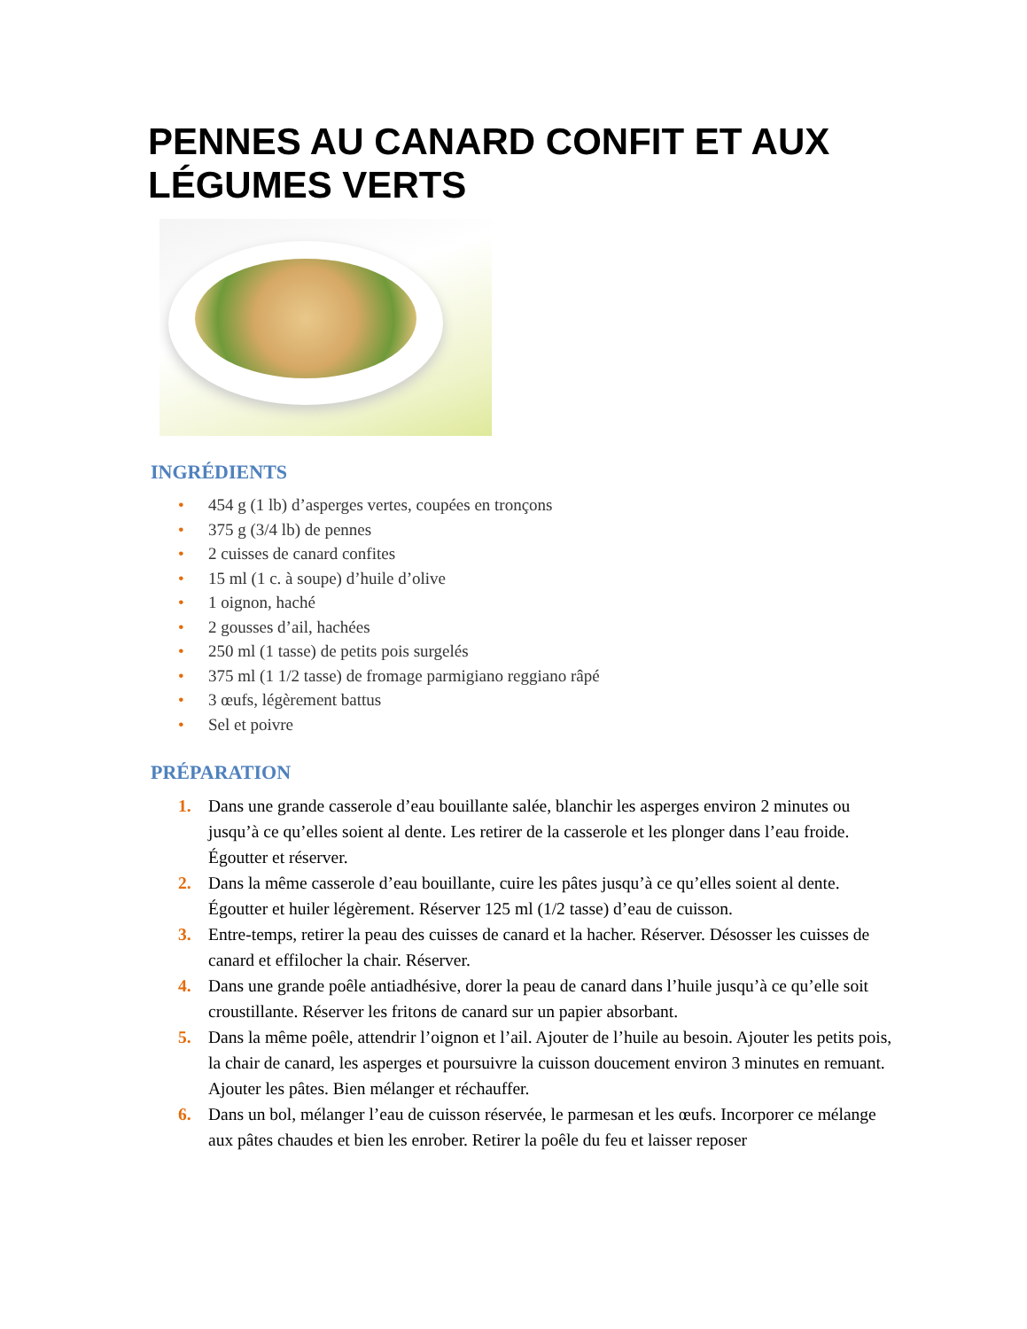PENNES AU CANARD CONFIT ET AUX LÉGUMES VERTS
INGRÉDIENTS
• 454 g (1 lb) d’asperges vertes, coupées en tronçons
• 375 g (3/4 lb) de pennes
• 2 cuisses de canard confites
• 15 ml (1 c. à soupe) d’huile d’olive
• 1 oignon, haché
• 2 gousses d’ail, hachées
• 250 ml (1 tasse) de petits pois surgelés
• 375 ml (1 1/2 tasse) de fromage parmigiano reggiano râpé
• 3 œufs, légèrement battus
• Sel et poivre
PRÉPARATION
1. Dans une grande casserole d’eau bouillante salée, blanchir les asperges environ 2 minutes ou jusqu’à ce qu’elles soient al dente. Les retirer de la casserole et les plonger dans l’eau froide. Égoutter et réserver.
2. Dans la même casserole d’eau bouillante, cuire les pâtes jusqu’à ce qu’elles soient al dente. Égoutter et huiler légèrement. Réserver 125 ml (1/2 tasse) d’eau de cuisson.
3. Entre-temps, retirer la peau des cuisses de canard et la hacher. Réserver. Désosser les cuisses de canard et effilocher la chair. Réserver.
4. Dans une grande poêle antiadhésive, dorer la peau de canard dans l’huile jusqu’à ce qu’elle soit croustillante. Réserver les fritons de canard sur un papier absorbant.
5. Dans la même poêle, attendrir l’oignon et l’ail. Ajouter de l’huile au besoin. Ajouter les petits pois, la chair de canard, les asperges et poursuivre la cuisson doucement environ 3 minutes en remuant. Ajouter les pâtes. Bien mélanger et réchauffer.
6. Dans un bol, mélanger l’eau de cuisson réservée, le parmesan et les œufs. Incorporer ce mélange aux pâtes chaudes et bien les enrober. Retirer la poêle du feu et laisser reposer